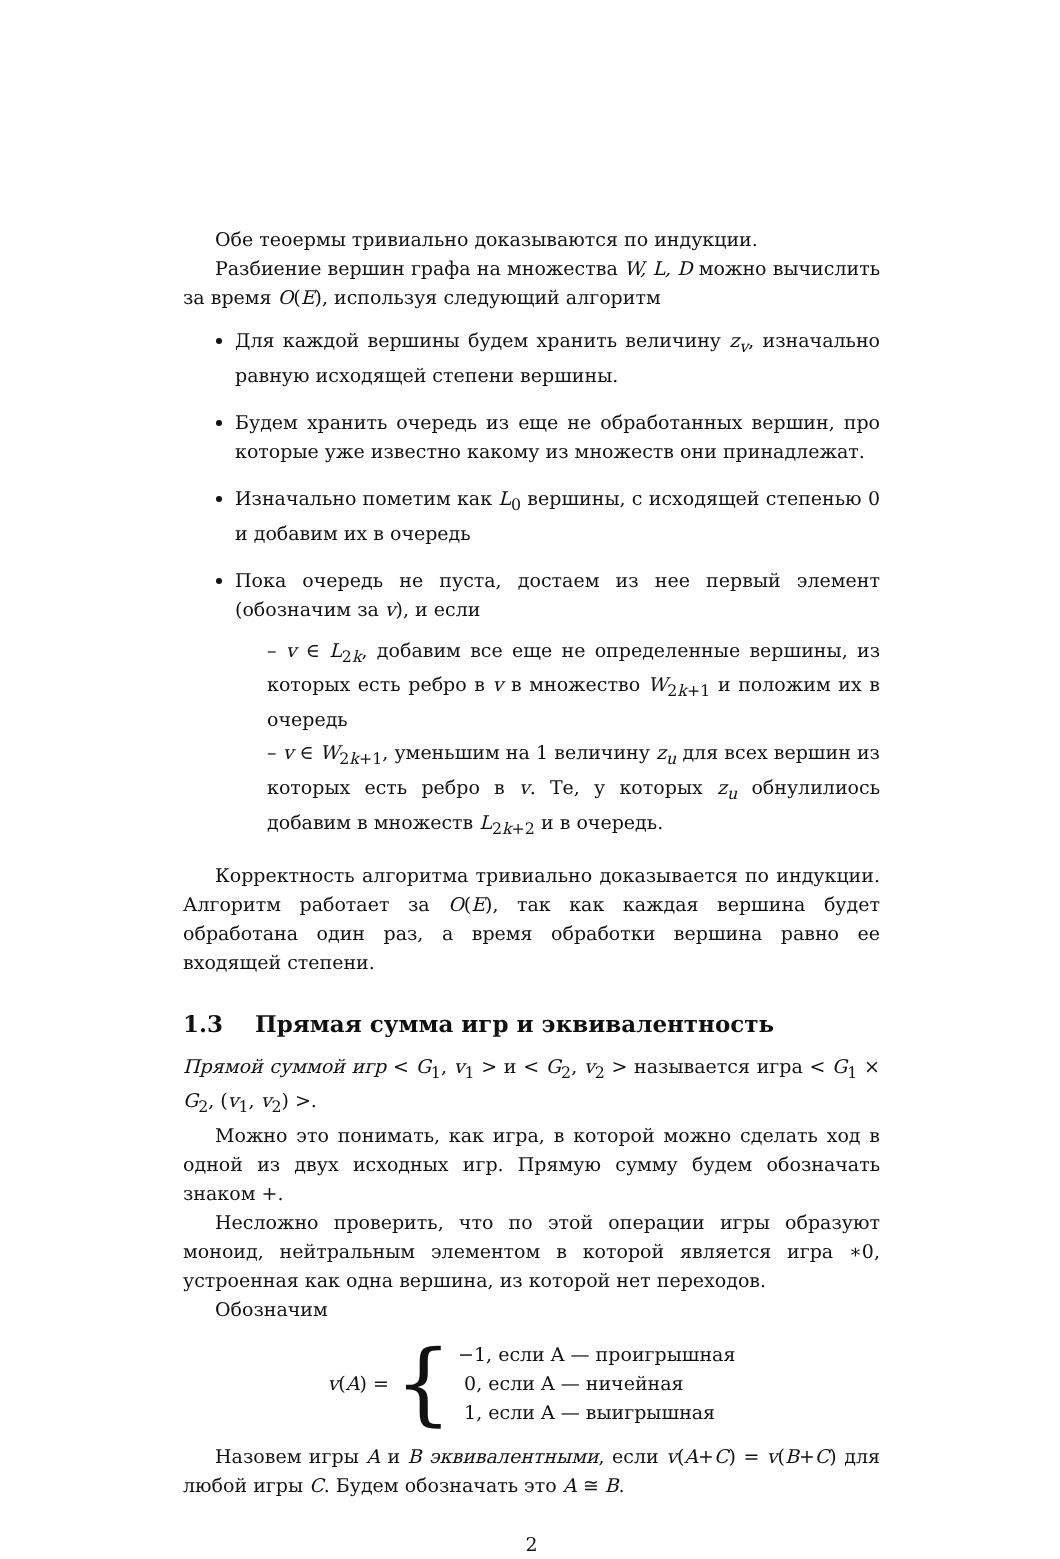Обе теоермы тривиально доказываются по индукции.
Разбиение вершин графа на множества W, L, D можно вычислить за время O(E), используя следующий алгоритм
Для каждой вершины будем хранить величину z<sub>v</sub>, изначально равную исходящей степени вершины.
Будем хранить очередь из еще не обработанных вершин, про которые уже известно какому из множеств они принадлежат.
Изначально пометим как L<sub>0</sub> вершины, с исходящей степенью 0 и добавим их в очередь
Пока очередь не пуста, достаем из нее первый элемент (обозначим за v), и если
– v ∈ L<sub>2k</sub>, добавим все еще не определенные вершины, из которых есть ребро в v в множество W<sub>2k+1</sub> и положим их в очередь
– v ∈ W<sub>2k+1</sub>, уменьшим на 1 величину z<sub>u</sub> для всех вершин из которых есть ребро в v. Те, у которых z<sub>u</sub> обнулилиось добавим в множеств L<sub>2k+2</sub> и в очередь.
Корректность алгоритма тривиально доказывается по индукции. Алгоритм работает за O(E), так как каждая вершина будет обработана один раз, а время обработки вершина равно ее входящей степени.
1.3 Прямая сумма игр и эквивалентность
Прямой суммой игр < G<sub>1</sub>, v<sub>1</sub> > и < G<sub>2</sub>, v<sub>2</sub> > называется игра < G<sub>1</sub> × G<sub>2</sub>, (v<sub>1</sub>, v<sub>2</sub>) >.
Можно это понимать, как игра, в которой можно сделать ход в одной из двух исходных игр. Прямую сумму будем обозначать знаком +.
Несложно проверить, что по этой операции игры образуют моноид, нейтральным элементом в которой является игра ∗0, устроенная как одна вершина, из которой нет переходов.
Обозначим
v(A) = { −1, если A — проигрышная
0, если A — ничейная
1, если A — выигрышная
Назовем игры A и B эквивалентными, если v(A+C) = v(B+C) для любой игры C. Будем обозначать это A ≅ B.
2